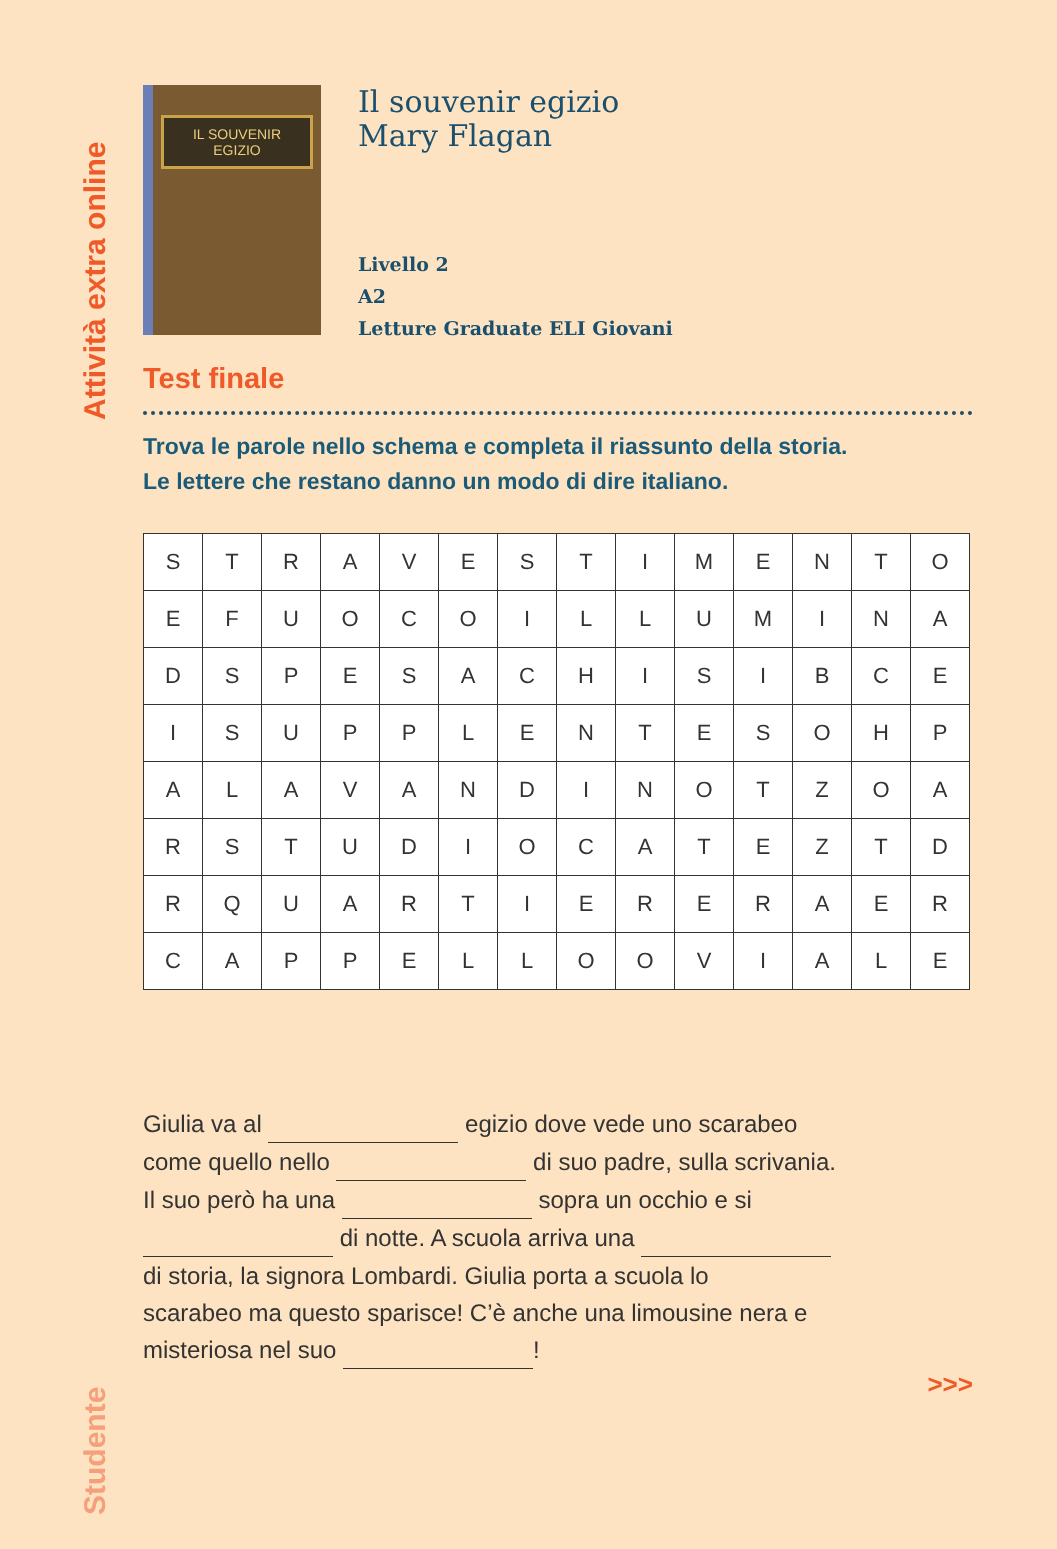Attività extra online
Studente
IL SOUVENIR EGIZIO
Il souvenir egizio
Mary Flagan
Livello 2
A2
Letture Graduate ELI Giovani
Test finale
Trova le parole nello schema e completa il riassunto della storia.
Le lettere che restano danno un modo di dire italiano.
| S | T | R | A | V | E | S | T | I | M | E | N | T | O |
| E | F | U | O | C | O | I | L | L | U | M | I | N | A |
| D | S | P | E | S | A | C | H | I | S | I | B | C | E |
| I | S | U | P | P | L | E | N | T | E | S | O | H | P |
| A | L | A | V | A | N | D | I | N | O | T | Z | O | A |
| R | S | T | U | D | I | O | C | A | T | E | Z | T | D |
| R | Q | U | A | R | T | I | E | R | E | R | A | E | R |
| C | A | P | P | E | L | L | O | O | V | I | A | L | E |
Giulia va al egizio dove vede uno scarabeo
come quello nello di suo padre, sulla scrivania.
Il suo però ha una sopra un occhio e si
di notte. A scuola arriva una
di storia, la signora Lombardi. Giulia porta a scuola lo
scarabeo ma questo sparisce! C’è anche una limousine nera e
misteriosa nel suo !
>>>